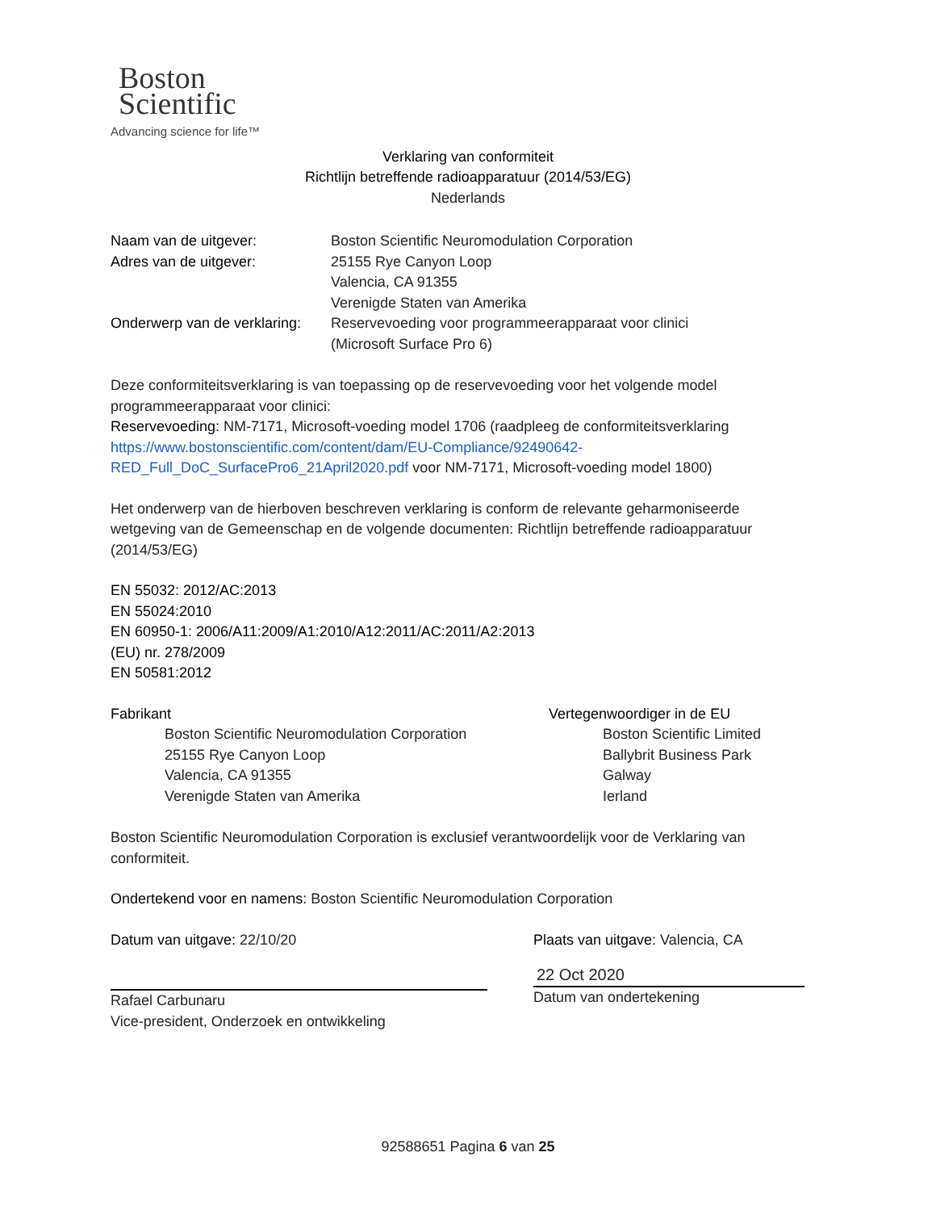Boston
Scientific
Advancing science for life™
Verklaring van conformiteit
Richtlijn betreffende radioapparatuur (2014/53/EG)
Nederlands
Naam van de uitgever: Boston Scientific Neuromodulation Corporation
Adres van de uitgever: 25155 Rye Canyon Loop
Valencia, CA 91355
Verenigde Staten van Amerika
Onderwerp van de verklaring:
Reservevoeding voor programmeerapparaat voor clinici
(Microsoft Surface Pro 6)
Deze conformiteitsverklaring is van toepassing op de reservevoeding voor het volgende model programmeerapparaat voor clinici:
Reservevoeding: NM-7171, Microsoft-voeding model 1706 (raadpleeg de conformiteitsverklaring https://www.bostonscientific.com/content/dam/EU-Compliance/92490642-RED_Full_DoC_SurfacePro6_21April2020.pdf voor NM-7171, Microsoft-voeding model 1800)
Het onderwerp van de hierboven beschreven verklaring is conform de relevante geharmoniseerde wetgeving van de Gemeenschap en de volgende documenten: Richtlijn betreffende radioapparatuur (2014/53/EG)
EN 55032: 2012/AC:2013
EN 55024:2010
EN 60950-1: 2006/A11:2009/A1:2010/A12:2011/AC:2011/A2:2013
(EU) nr. 278/2009
EN 50581:2012
Fabrikant
Boston Scientific Neuromodulation Corporation
25155 Rye Canyon Loop
Valencia, CA 91355
Verenigde Staten van Amerika
Vertegenwoordiger in de EU
Boston Scientific Limited
Ballybrit Business Park
Galway
Ierland
Boston Scientific Neuromodulation Corporation is exclusief verantwoordelijk voor de Verklaring van conformiteit.
Ondertekend voor en namens: Boston Scientific Neuromodulation Corporation
Datum van uitgave: 22/10/20
Rafael Carbunaru
Vice-president, Onderzoek en ontwikkeling
Plaats van uitgave: Valencia, CA
22 Oct 2020
Datum van ondertekening
92588651 Pagina 6 van 25